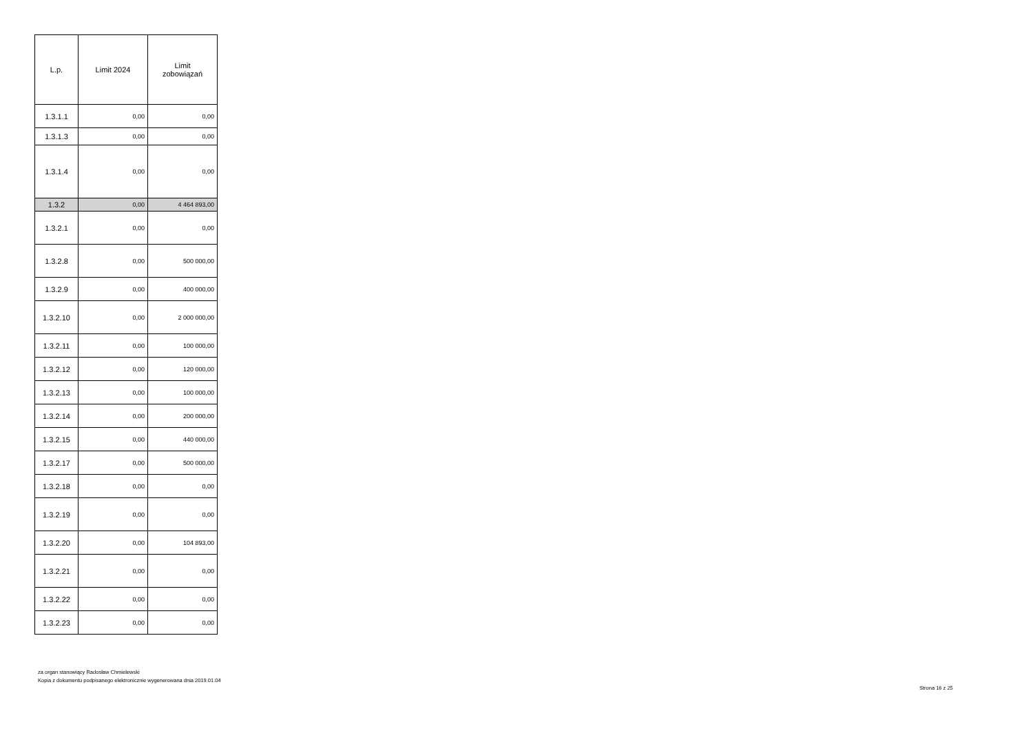| L.p. | Limit 2024 | Limit zobowiązań |
| --- | --- | --- |
| 1.3.1.1 | 0,00 | 0,00 |
| 1.3.1.3 | 0,00 | 0,00 |
| 1.3.1.4 | 0,00 | 0,00 |
| 1.3.2 | 0,00 | 4 464 893,00 |
| 1.3.2.1 | 0,00 | 0,00 |
| 1.3.2.8 | 0,00 | 500 000,00 |
| 1.3.2.9 | 0,00 | 400 000,00 |
| 1.3.2.10 | 0,00 | 2 000 000,00 |
| 1.3.2.11 | 0,00 | 100 000,00 |
| 1.3.2.12 | 0,00 | 120 000,00 |
| 1.3.2.13 | 0,00 | 100 000,00 |
| 1.3.2.14 | 0,00 | 200 000,00 |
| 1.3.2.15 | 0,00 | 440 000,00 |
| 1.3.2.17 | 0,00 | 500 000,00 |
| 1.3.2.18 | 0,00 | 0,00 |
| 1.3.2.19 | 0,00 | 0,00 |
| 1.3.2.20 | 0,00 | 104 893,00 |
| 1.3.2.21 | 0,00 | 0,00 |
| 1.3.2.22 | 0,00 | 0,00 |
| 1.3.2.23 | 0,00 | 0,00 |
za organ stanowiący Radosław Chmielewski
Kopia z dokumentu podpisanego elektronicznie wygenerowana dnia 2019.01.04
Strona 16 z 25